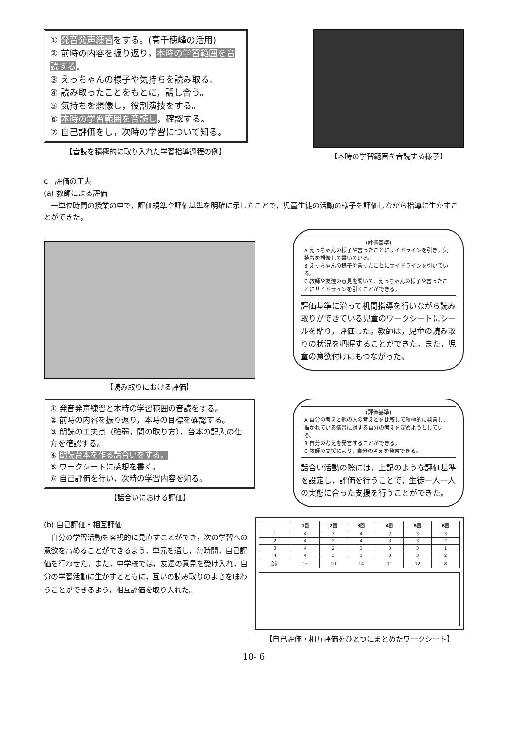① 発音発声練習をする。(高千穂峰の活用)
② 前時の内容を振り返り，本時の学習範囲を音読する。
③ えっちゃんの様子や気持ちを読み取る。
④ 読み取ったことをもとに，話し合う。
⑤ 気持ちを想像し，役割演技をする。
⑥ 本時の学習範囲を音読し，確認する。
⑦ 自己評価をし，次時の学習について知る。
【音読を積極的に取り入れた学習指導過程の例】
【本時の学習範囲を音読する様子】
c　評価の工夫
(a) 教師による評価
一単位時間の授業の中で，評価規準や評価基準を明確に示したことで，児童生徒の活動の様子を評価しながら指導に生かすことができた。
【読み取りにおける評価】
(評価基準)
A えっちゃんの様子や言ったことにサイドラインを引き，気持ちを想像して書いている。
B えっちゃんの様子や言ったことにサイドラインを引いている。
C 教師や友達の意見を聞いて，えっちゃんの様子や言ったことにサイドラインを引くことができる。
評価基準に沿って机間指導を行いながら読み取りができている児童のワークシートにシールを貼り，評価した。教師は，児童の読み取りの状況を把握することができた。また，児童の意欲付けにもつながった。
① 発音発声練習と本時の学習範囲の音読をする。
② 前時の内容を振り返り，本時の目標を確認する。
③ 朗読の工夫点（強弱，間の取り方），台本の記入の仕方を確認する。
④ 朗読台本を作る話合いをする。
⑤ ワークシートに感想を書く。
⑥ 自己評価を行い，次時の学習内容を知る。
【話合いにおける評価】
(評価基準)
A 自分の考えと他の人の考えとを比較して積極的に発言し，描かれている情景に対する自分の考えを深めようとしている。
B 自分の考えを発言することができる。
C 教師の支援により，自分の考えを発言できる。
話合い活動の際には，上記のような評価基準を設定し，評価を行うことで，生徒一人一人の実態に合った支援を行うことができた。
(b) 自己評価・相互評価
自分の学習活動を客観的に見直すことができ，次の学習への意欲を高めることができるよう，単元を通し，毎時間，自己評価を行わせた。また，中学校では，友達の意見を受け入れ，自分の学習活動に生かすとともに，互いの読み取りのよさを味わうことができるよう，相互評価を取り入れた。
| | 1回 | 2回 | 3回 | 4回 | 5回 | 6回 |
| --- | --- | --- | --- | --- | --- | --- |
| 1 | 4 | 3 | 4 | 2 | 3 | 3 |
| 2 | 4 | 2 | 4 | 3 | 3 | 2 |
| 3 | 4 | 2 | 3 | 3 | 3 | 1 |
| 4 | 4 | 3 | 3 | 3 | 3 | 2 |
| 合計 | 16 | 10 | 14 | 11 | 12 | 8 |
【自己評価・相互評価をひとつにまとめたワークシート】
10- 6